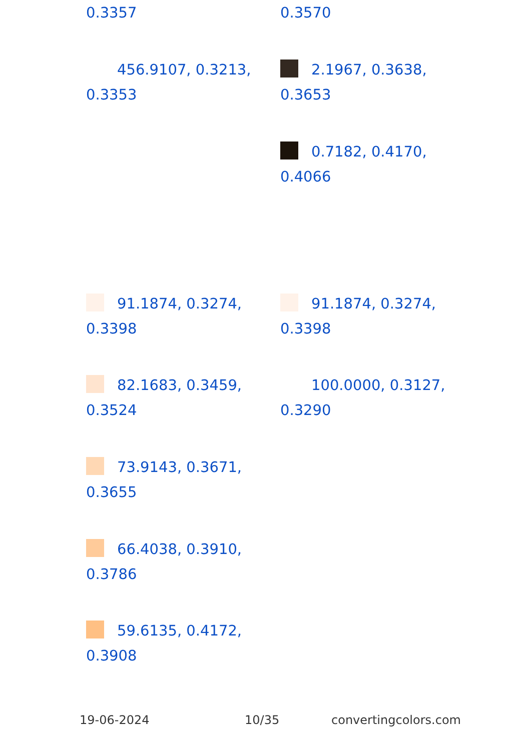0.3357 0.3570
456.9107, 0.3213, 0.3353
2.1967, 0.3638, 0.3653
0.7182, 0.4170, 0.4066
91.1874, 0.3274, 0.3398
91.1874, 0.3274, 0.3398
82.1683, 0.3459, 0.3524
100.0000, 0.3127, 0.3290
73.9143, 0.3671, 0.3655
66.4038, 0.3910, 0.3786
59.6135, 0.4172, 0.3908
19-06-2024 10/35 convertingcolors.com